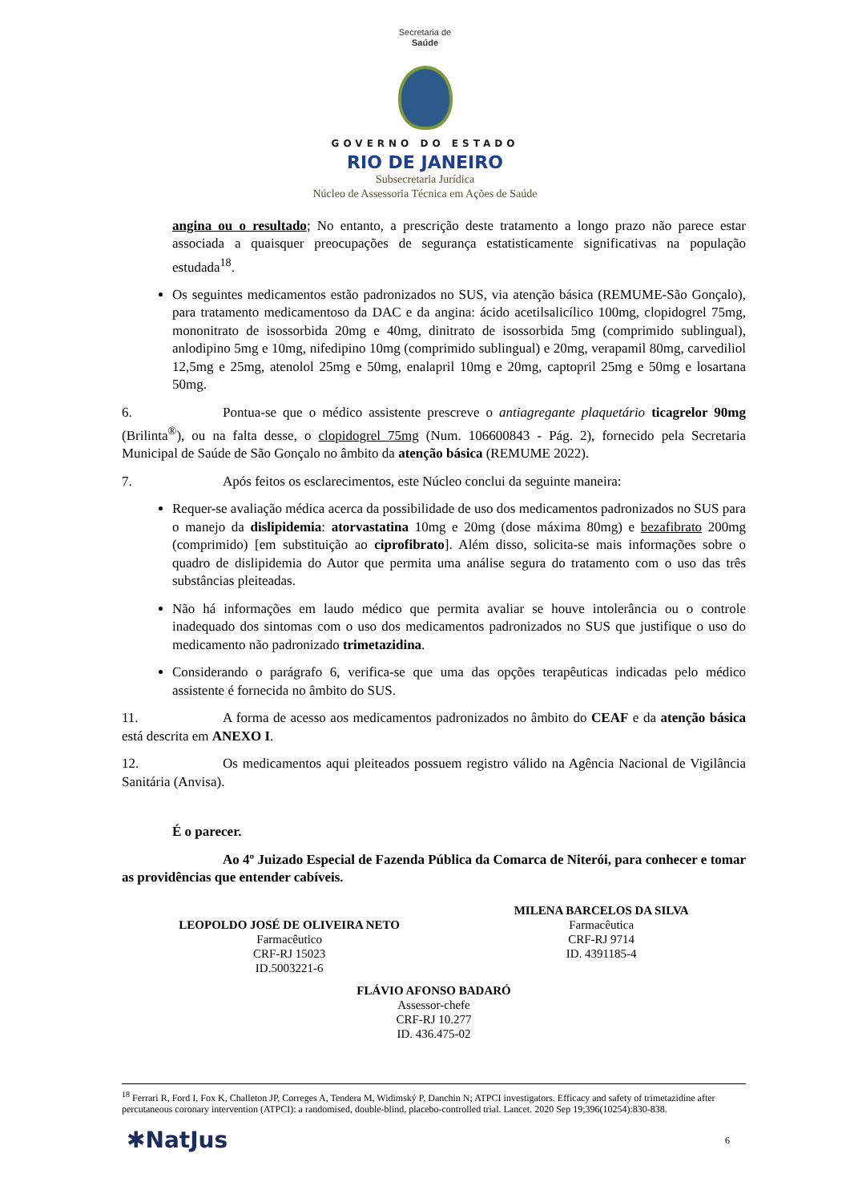Secretaria de
Saúde
GOVERNO DO ESTADO
RIO DE JANEIRO
Subsecretaria Jurídica
Núcleo de Assessoria Técnica em Ações de Saúde
angina ou o resultado; No entanto, a prescrição deste tratamento a longo prazo não parece estar associada a quaisquer preocupações de segurança estatisticamente significativas na população estudada<sup>18</sup>.
Os seguintes medicamentos estão padronizados no SUS, via atenção básica (REMUME-São Gonçalo), para tratamento medicamentoso da DAC e da angina: ácido acetilsalicílico 100mg, clopidogrel 75mg, mononitrato de isossorbida 20mg e 40mg, dinitrato de isossorbida 5mg (comprimido sublingual), anlodipino 5mg e 10mg, nifedipino 10mg (comprimido sublingual) e 20mg, verapamil 80mg, carvediliol 12,5mg e 25mg, atenolol 25mg e 50mg, enalapril 10mg e 20mg, captopril 25mg e 50mg e losartana 50mg.
6. Pontua-se que o médico assistente prescreve o antiagregante plaquetário ticagrelor 90mg (Brilinta<sup>®</sup>), ou na falta desse, o clopidogrel 75mg (Num. 106600843 - Pág. 2), fornecido pela Secretaria Municipal de Saúde de São Gonçalo no âmbito da atenção básica (REMUME 2022).
7. Após feitos os esclarecimentos, este Núcleo conclui da seguinte maneira:
Requer-se avaliação médica acerca da possibilidade de uso dos medicamentos padronizados no SUS para o manejo da dislipidemia: atorvastatina 10mg e 20mg (dose máxima 80mg) e bezafibrato 200mg (comprimido) [em substituição ao ciprofibrato]. Além disso, solicita-se mais informações sobre o quadro de dislipidemia do Autor que permita uma análise segura do tratamento com o uso das três substâncias pleiteadas.
Não há informações em laudo médico que permita avaliar se houve intolerância ou o controle inadequado dos sintomas com o uso dos medicamentos padronizados no SUS que justifique o uso do medicamento não padronizado trimetazidina.
Considerando o parágrafo 6, verifica-se que uma das opções terapêuticas indicadas pelo médico assistente é fornecida no âmbito do SUS.
11. A forma de acesso aos medicamentos padronizados no âmbito do CEAF e da atenção básica está descrita em ANEXO I.
12. Os medicamentos aqui pleiteados possuem registro válido na Agência Nacional de Vigilância Sanitária (Anvisa).
É o parecer.
Ao 4º Juizado Especial de Fazenda Pública da Comarca de Niterói, para conhecer e tomar as providências que entender cabíveis.
LEOPOLDO JOSÉ DE OLIVEIRA NETO
Farmacêutico
CRF-RJ 15023
ID.5003221-6
MILENA BARCELOS DA SILVA
Farmacêutica
CRF-RJ 9714
ID. 4391185-4
FLÁVIO AFONSO BADARÓ
Assessor-chefe
CRF-RJ 10.277
ID. 436.475-02
<sup>18</sup> Ferrari R, Ford I, Fox K, Challeton JP, Correges A, Tendera M, Widimský P, Danchin N; ATPCI investigators. Efficacy and safety of trimetazidine after percutaneous coronary intervention (ATPCI): a randomised, double-blind, placebo-controlled trial. Lancet. 2020 Sep 19;396(10254):830-838.
✱NatJus 6